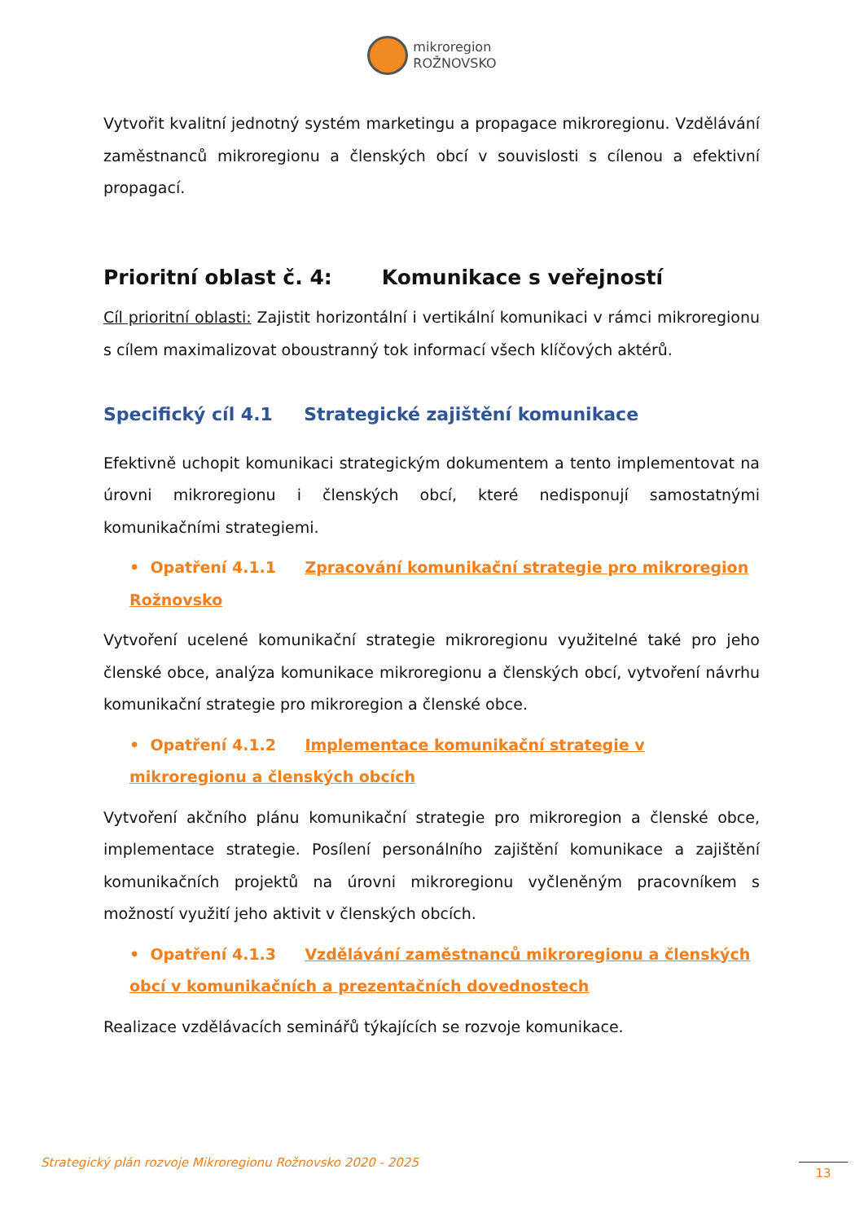mikroregion
ROŽNOVSKO
Vytvořit kvalitní jednotný systém marketingu a propagace mikroregionu. Vzdělávání zaměstnanců mikroregionu a členských obcí v souvislosti s cílenou a efektivní propagací.
Prioritní oblast č. 4: Komunikace s veřejností
Cíl prioritní oblasti: Zajistit horizontální i vertikální komunikaci v rámci mikroregionu s cílem maximalizovat oboustranný tok informací všech klíčových aktérů.
Specifický cíl 4.1 Strategické zajištění komunikace
Efektivně uchopit komunikaci strategickým dokumentem a tento implementovat na úrovni mikroregionu i členských obcí, které nedisponují samostatnými komunikačními strategiemi.
• Opatření 4.1.1 Zpracování komunikační strategie pro mikroregion Rožnovsko
Vytvoření ucelené komunikační strategie mikroregionu využitelné také pro jeho členské obce, analýza komunikace mikroregionu a členských obcí, vytvoření návrhu komunikační strategie pro mikroregion a členské obce.
• Opatření 4.1.2 Implementace komunikační strategie v mikroregionu a členských obcích
Vytvoření akčního plánu komunikační strategie pro mikroregion a členské obce, implementace strategie. Posílení personálního zajištění komunikace a zajištění komunikačních projektů na úrovni mikroregionu vyčleněným pracovníkem s možností využití jeho aktivit v členských obcích.
• Opatření 4.1.3 Vzdělávání zaměstnanců mikroregionu a členských obcí v komunikačních a prezentačních dovednostech
Realizace vzdělávacích seminářů týkajících se rozvoje komunikace.
Strategický plán rozvoje Mikroregionu Rožnovsko 2020 - 2025 13